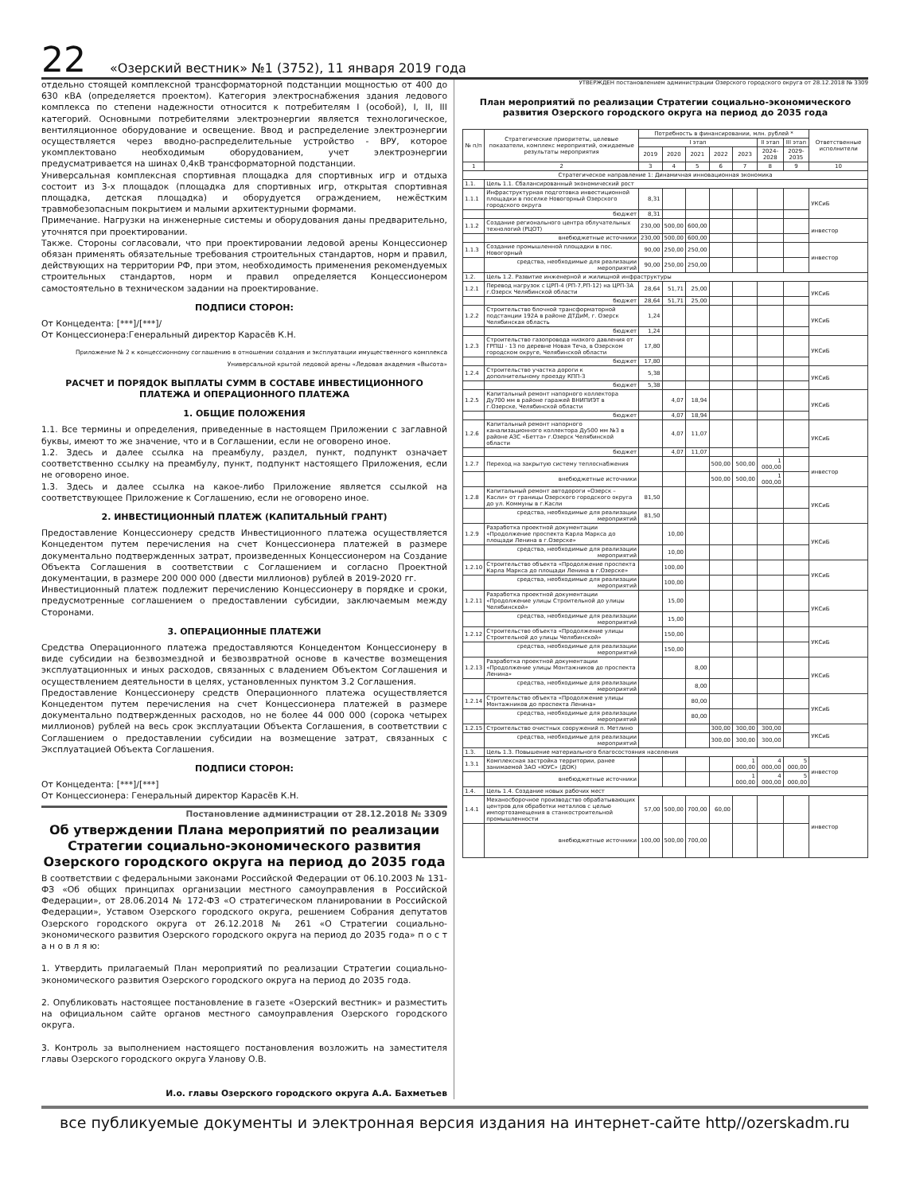22 «Озерский вестник» №1 (3752), 11 января 2019 года
отдельно стоящей комплексной трансформаторной подстанции мощностью от 400 до 630 кВА (определяется проектом). Категория электроснабжения здания ледового комплекса по степени надежности относится к потребителям I (особой), I, II, III категорий. Основными потребителями электроэнергии является технологическое, вентиляционное оборудование и освещение. Ввод и распределение электроэнергии осуществляется через вводно-распределительные устройство - ВРУ, которое укомплектовано необходимым оборудованием, учет электроэнергии предусматривается на шинах 0,4кВ трансформаторной подстанции.
Универсальная комплексная спортивная площадка для спортивных игр и отдыха состоит из 3-х площадок (площадка для спортивных игр, открытая спортивная площадка, детская площадка) и оборудуется ограждением, нежёстким травмобезопасным покрытием и малыми архитектурными формами.
Примечание. Нагрузки на инженерные системы и оборудования даны предварительно, уточнятся при проектировании.
Также. Стороны согласовали, что при проектировании ледовой арены Концессионер обязан применять обязательные требования строительных стандартов, норм и правил, действующих на территории РФ, при этом, необходимость применения рекомендуемых строительных стандартов, норм и правил определяется Концессионером самостоятельно в техническом задании на проектирование.
ПОДПИСИ СТОРОН:
От Концедента: [***]/[***]/
От Концессионера:Генеральный директор Карасёв К.Н.
Приложение № 2 к концессионному соглашению в отношении создания и эксплуатации имущественного комплекса Универсальной крытой ледовой арены «Ледовая академия «Высота»
РАСЧЕТ И ПОРЯДОК ВЫПЛАТЫ СУММ В СОСТАВЕ ИНВЕСТИЦИОННОГО ПЛАТЕЖА И ОПЕРАЦИОННОГО ПЛАТЕЖА
1. ОБЩИЕ ПОЛОЖЕНИЯ
1.1. Все термины и определения, приведенные в настоящем Приложении с заглавной буквы, имеют то же значение, что и в Соглашении, если не оговорено иное.
1.2. Здесь и далее ссылка на преамбулу, раздел, пункт, подпункт означает соответственно ссылку на преамбулу, пункт, подпункт настоящего Приложения, если не оговорено иное.
1.3. Здесь и далее ссылка на какое-либо Приложение является ссылкой на соответствующее Приложение к Соглашению, если не оговорено иное.
2. ИНВЕСТИЦИОННЫЙ ПЛАТЕЖ (КАПИТАЛЬНЫЙ ГРАНТ)
Предоставление Концессионеру средств Инвестиционного платежа осуществляется Концедентом путем перечисления на счет Концессионера платежей в размере документально подтвержденных затрат, произведенных Концессионером на Создание Объекта Соглашения в соответствии с Соглашением и согласно Проектной документации, в размере 200 000 000 (двести миллионов) рублей в 2019-2020 гг.
Инвестиционный платеж подлежит перечислению Концессионеру в порядке и сроки, предусмотренные соглашением о предоставлении субсидии, заключаемым между Сторонами.
3. ОПЕРАЦИОННЫЕ ПЛАТЕЖИ
Средства Операционного платежа предоставляются Концедентом Концессионеру в виде субсидии на безвозмездной и безвозвратной основе в качестве возмещения эксплуатационных и иных расходов, связанных с владением Объектом Соглашения и осуществлением деятельности в целях, установленных пунктом 3.2 Соглашения.
Предоставление Концессионеру средств Операционного платежа осуществляется Концедентом путем перечисления на счет Концессионера платежей в размере документально подтвержденных расходов, но не более 44 000 000 (сорока четырех миллионов) рублей на весь срок эксплуатации Объекта Соглашения, в соответствии с Соглашением о предоставлении субсидии на возмещение затрат, связанных с Эксплуатацией Объекта Соглашения.
ПОДПИСИ СТОРОН:
От Концедента: [***]/[***]
От Концессионера: Генеральный директор Карасёв К.Н.
Постановление администрации от 28.12.2018 № 3309
Об утверждении Плана мероприятий по реализации Стратегии социально-экономического развития Озерского городского округа на период до 2035 года
В соответствии с федеральными законами Российской Федерации от 06.10.2003 № 131-ФЗ «Об общих принципах организации местного самоуправления в Российской Федерации», от 28.06.2014 № 172-ФЗ «О стратегическом планировании в Российской Федерации», Уставом Озерского городского округа, решением Собрания депутатов Озерского городского округа от 26.12.2018 № 261 «О Стратегии социально-экономического развития Озерского городского округа на период до 2035 года» п о с т а н о в л я ю:
1. Утвердить прилагаемый План мероприятий по реализации Стратегии социально-экономического развития Озерского городского округа на период до 2035 года.
2. Опубликовать настоящее постановление в газете «Озерский вестник» и разместить на официальном сайте органов местного самоуправления Озерского городского округа.
3. Контроль за выполнением настоящего постановления возложить на заместителя главы Озерского городского округа Уланову О.В.
И.о. главы Озерского городского округа А.А. Бахметьев
УТВЕРЖДЕН постановлением администрации Озерского городского округа от 28.12.2018 № 3309
План мероприятий по реализации Стратегии социально-экономического развития Озерского городского округа на период до 2035 года
| № п/п | Стратегические приоритеты, целевые показатели, комплекс мероприятий, ожидаемые результаты мероприятия | Потребность в финансировании, млн. рублей * | | | | | | | Ответственные исполнители |
| --- | --- | --- | --- | --- | --- | --- | --- | --- | --- |
| | | I этап | | | | | II этап | III этап | |
| | | 2019 | 2020 | 2021 | 2022 | 2023 | 2024-2028 | 2029-2035 | |
| 1 | 2 | 3 | 4 | 5 | 6 | 7 | 8 | 9 | 10 |
| Стратегическое направление 1: Динамичная инновационная экономика | | | | | | | | | |
| 1.1. | Цель 1.1. Сбалансированный экономический рост | | | | | | | | |
| 1.1.1 | Инфраструктурная подготовка инвестиционной площадки в поселке Новогорный Озерского городского округа | 8,31 | | | | | | | УКСиБ |
| | бюджет | 8,31 | | | | | | | |
| 1.1.2 | Создание регионального центра облучательных технологий (РЦОТ) | 230,00 | 500,00 | 600,00 | | | | | инвестор |
| | внебюджетные источники | 230,00 | 500,00 | 600,00 | | | | | |
| 1.1.3 | Создание промышленной площадки в пос. Новогорный | 90,00 | 250,00 | 250,00 | | | | | инвестор |
| | средства, необходимые для реализации мероприятий | 90,00 | 250,00 | 250,00 | | | | | |
| 1.2. | Цель 1.2. Развитие инженерной и жилищной инфраструктуры | | | | | | | | |
| 1.2.1 | Перевод нагрузок с ЦРП-4 (РП-7,РП-12) на ЦРП-3А г.Озерск Челябинской области | 28,64 | 51,71 | 25,00 | | | | | УКСиБ |
| | бюджет | 28,64 | 51,71 | 25,00 | | | | | |
| 1.2.2 | Строительство блочной трансформаторной подстанции 192А в районе ДТДиМ, г. Озерск Челябинская область | 1,24 | | | | | | | УКСиБ |
| | бюджет | 1,24 | | | | | | | |
| 1.2.3 | Строительство газопровода низкого давления от ГРПШ - 13 по деревне Новая Теча, в Озерском городском округе, Челябинской области | 17,80 | | | | | | | УКСиБ |
| | бюджет | 17,80 | | | | | | | |
| 1.2.4 | Строительство участка дороги к дополнительному проезду КПП-3 | 5,38 | | | | | | | УКСиБ |
| | бюджет | 5,38 | | | | | | | |
| 1.2.5 | Капитальный ремонт напорного коллектора Ду700 мм в районе гаражей ВНИПИЭТ в г.Озерске, Челябинской области | | 4,07 | 18,94 | | | | | УКСиБ |
| | бюджет | | 4,07 | 18,94 | | | | | |
| 1.2.6 | Капитальный ремонт напорного канализационного коллектора Ду500 мм №3 в районе АЗС «Бетта» г.Озерск Челябинской области | | 4,07 | 11,07 | | | | | УКСиБ |
| | бюджет | | 4,07 | 11,07 | | | | | |
| 1.2.7 | Переход на закрытую систему теплоснабжения | | | | 500,00 | 500,00 | 1 000,00 | | инвестор |
| | внебюджетные источники | | | | 500,00 | 500,00 | 1 000,00 | | |
| 1.2.8 | Капитальный ремонт автодороги «Озерск – Касли» от границы Озерского городского округа до ул. Коммуны в г.Касли | 81,50 | | | | | | | УКСиБ |
| | средства, необходимые для реализации мероприятий | 81,50 | | | | | | | |
| 1.2.9 | Разработка проектной документации «Продолжение проспекта Карла Маркса до площади Ленина в г.Озерске» | | 10,00 | | | | | | УКСиБ |
| | средства, необходимые для реализации мероприятий | | 10,00 | | | | | | |
| 1.2.10 | Строительство объекта «Продолжение проспекта Карла Маркса до площади Ленина в г.Озерске» | | 100,00 | | | | | | УКСиБ |
| | средства, необходимые для реализации мероприятий | | 100,00 | | | | | | |
| 1.2.11 | Разработка проектной документации «Продолжение улицы Строительной до улицы Челябинской» | | 15,00 | | | | | | УКСиБ |
| | средства, необходимые для реализации мероприятий | | 15,00 | | | | | | |
| 1.2.12 | Строительство объекта «Продолжение улицы Строительной до улицы Челябинской» | | 150,00 | | | | | | УКСиБ |
| | средства, необходимые для реализации мероприятий | | 150,00 | | | | | | |
| 1.2.13 | Разработка проектной документации «Продолжение улицы Монтажников до проспекта Ленина» | | | 8,00 | | | | | УКСиБ |
| | средства, необходимые для реализации мероприятий | | | 8,00 | | | | | |
| 1.2.14 | Строительство объекта «Продолжение улицы Монтажников до проспекта Ленина» | | | 80,00 | | | | | УКСиБ |
| | средства, необходимые для реализации мероприятий | | | 80,00 | | | | | |
| 1.2.15 | Строительство очистных сооружений п. Метлино | | | | 300,00 | 300,00 | 300,00 | | УКСиБ |
| | средства, необходимые для реализации мероприятий | | | | 300,00 | 300,00 | 300,00 | | |
| 1.3. | Цель 1.3. Повышение материального благосостояния населения | | | | | | | | |
| 1.3.1 | Комплексная застройка территории, ранее занимаемой ЗАО «ЮУС» (ДОК) | | | | | 1 000,00 | 4 000,00 | 5 000,00 | инвестор |
| | внебюджетные источники | | | | | 1 000,00 | 4 000,00 | 5 000,00 | |
| 1.4. | Цель 1.4. Создание новых рабочих мест | | | | | | | | |
| 1.4.1 | Механосборочное производство обрабатывающих центров для обработки металлов с целью импортозамещения в станкостроительной промышленности | 57,00 | 500,00 | 700,00 | 60,00 | | | | инвестор |
| | внебюджетные источники | 100,00 | 500,00 | 700,00 | | | | | |
все публикуемые документы и электронная версия издания на интернет-сайте http//ozerskadm.ru